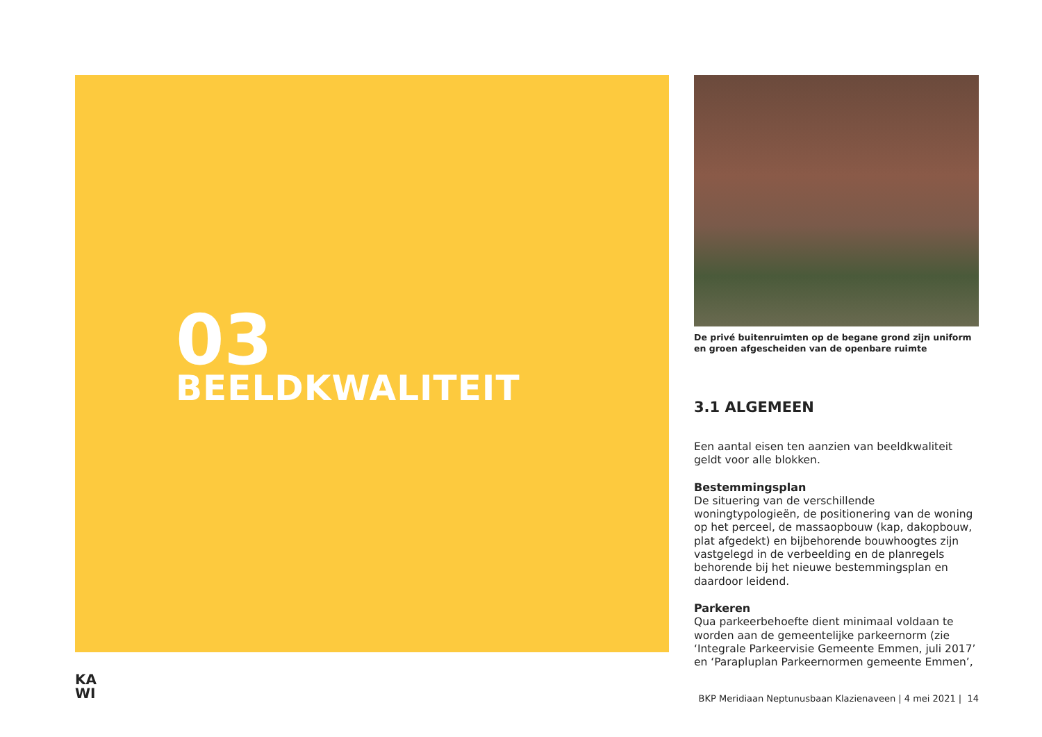03
BEELDKWALITEIT
De privé buitenruimten op de begane grond zijn uniform en groen afgescheiden van de openbare ruimte
3.1 ALGEMEEN
Een aantal eisen ten aanzien van beeldkwaliteit geldt voor alle blokken.
Bestemmingsplan
De situering van de verschillende woningtypologieën, de positionering van de woning op het perceel, de massaopbouw (kap, dakopbouw, plat afgedekt) en bijbehorende bouwhoogtes zijn vastgelegd in de verbeelding en de planregels behorende bij het nieuwe bestemmingsplan en daardoor leidend.
Parkeren
Qua parkeerbehoefte dient minimaal voldaan te worden aan de gemeentelijke parkeernorm (zie ‘Integrale Parkeervisie Gemeente Emmen, juli 2017’ en ‘Parapluplan Parkeernormen gemeente Emmen’,
KA
WI
BKP Meridiaan Neptunusbaan Klazienaveen | 4 mei 2021 | 14